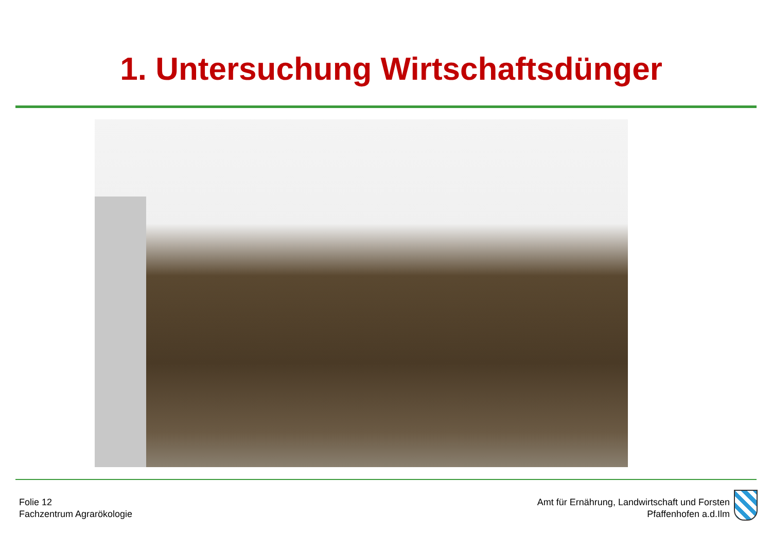1. Untersuchung Wirtschaftsdünger
Folie 12
Fachzentrum Agrarökologie
Amt für Ernährung, Landwirtschaft und Forsten
Pfaffenhofen a.d.Ilm